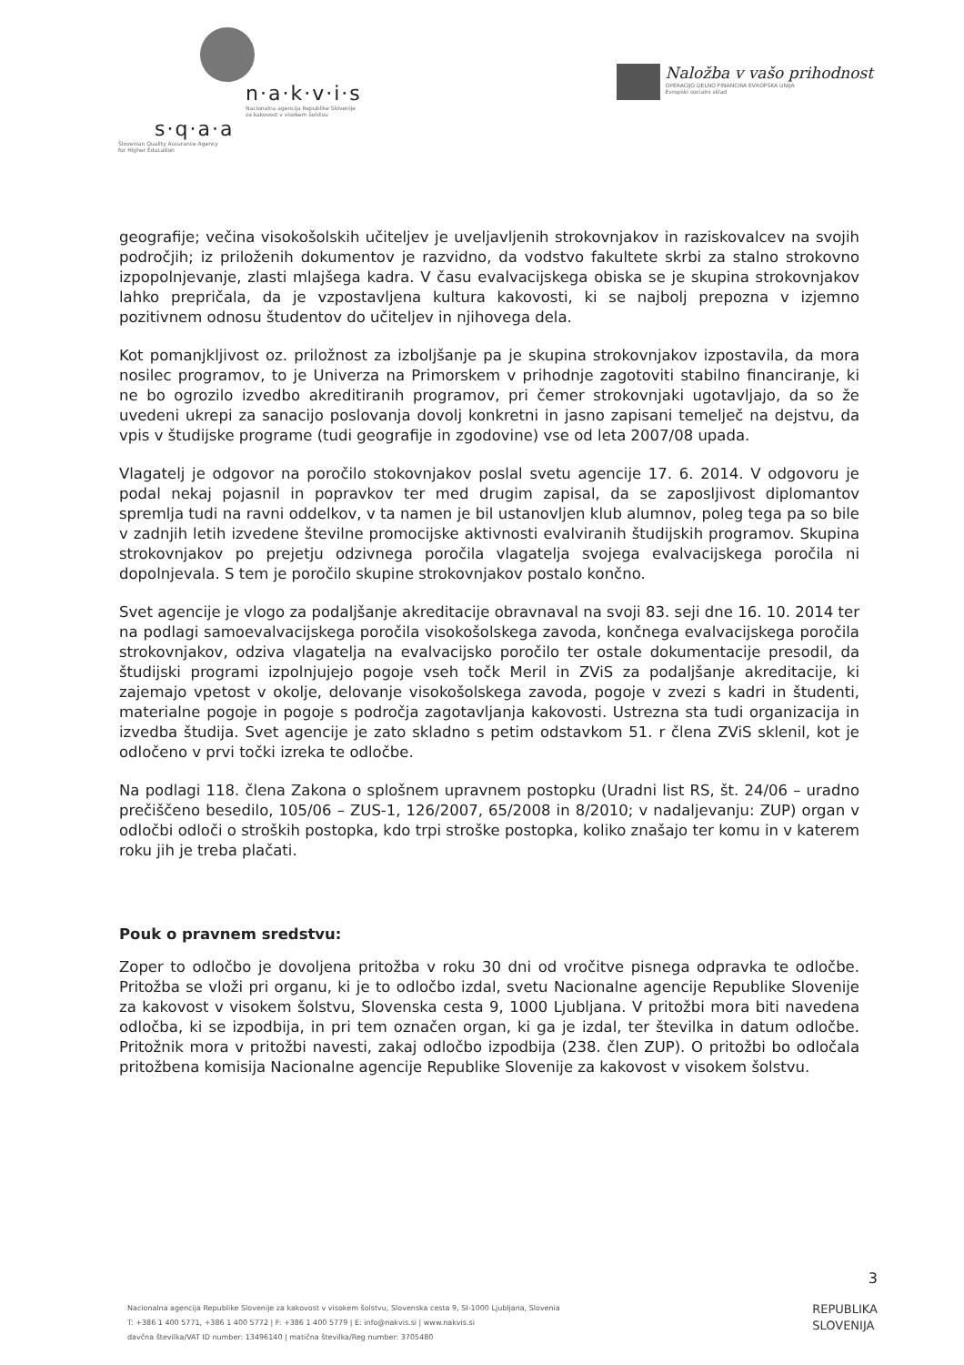n·a·k·v·i·s
Nacionalna agencija Republike Slovenije
za kakovost v visokem šolstvu
s·q·a·a
Slovenian Quality Assurance Agency
for Higher Education
Naložba v vašo prihodnost
OPERACIJO DELNO FINANCIRA EVROPSKA UNIJA
Evropski socialni sklad
geografije; večina visokošolskih učiteljev je uveljavljenih strokovnjakov in raziskovalcev na svojih področjih; iz priloženih dokumentov je razvidno, da vodstvo fakultete skrbi za stalno strokovno izpopolnjevanje, zlasti mlajšega kadra. V času evalvacijskega obiska se je skupina strokovnjakov lahko prepričala, da je vzpostavljena kultura kakovosti, ki se najbolj prepozna v izjemno pozitivnem odnosu študentov do učiteljev in njihovega dela.
Kot pomanjkljivost oz. priložnost za izboljšanje pa je skupina strokovnjakov izpostavila, da mora nosilec programov, to je Univerza na Primorskem v prihodnje zagotoviti stabilno financiranje, ki ne bo ogrozilo izvedbo akreditiranih programov, pri čemer strokovnjaki ugotavljajo, da so že uvedeni ukrepi za sanacijo poslovanja dovolj konkretni in jasno zapisani temelječ na dejstvu, da vpis v študijske programe (tudi geografije in zgodovine) vse od leta 2007/08 upada.
Vlagatelj je odgovor na poročilo stokovnjakov poslal svetu agencije 17. 6. 2014. V odgovoru je podal nekaj pojasnil in popravkov ter med drugim zapisal, da se zaposljivost diplomantov spremlja tudi na ravni oddelkov, v ta namen je bil ustanovljen klub alumnov, poleg tega pa so bile v zadnjih letih izvedene številne promocijske aktivnosti evalviranih študijskih programov. Skupina strokovnjakov po prejetju odzivnega poročila vlagatelja svojega evalvacijskega poročila ni dopolnjevala. S tem je poročilo skupine strokovnjakov postalo končno.
Svet agencije je vlogo za podaljšanje akreditacije obravnaval na svoji 83. seji dne 16. 10. 2014 ter na podlagi samoevalvacijskega poročila visokošolskega zavoda, končnega evalvacijskega poročila strokovnjakov, odziva vlagatelja na evalvacijsko poročilo ter ostale dokumentacije presodil, da študijski programi izpolnjujejo pogoje vseh točk Meril in ZViS za podaljšanje akreditacije, ki zajemajo vpetost v okolje, delovanje visokošolskega zavoda, pogoje v zvezi s kadri in študenti, materialne pogoje in pogoje s področja zagotavljanja kakovosti. Ustrezna sta tudi organizacija in izvedba študija. Svet agencije je zato skladno s petim odstavkom 51. r člena ZViS sklenil, kot je odločeno v prvi točki izreka te odločbe.
Na podlagi 118. člena Zakona o splošnem upravnem postopku (Uradni list RS, št. 24/06 – uradno prečiščeno besedilo, 105/06 – ZUS-1, 126/2007, 65/2008 in 8/2010; v nadaljevanju: ZUP) organ v odločbi odloči o stroških postopka, kdo trpi stroške postopka, koliko znašajo ter komu in v katerem roku jih je treba plačati.
Pouk o pravnem sredstvu:
Zoper to odločbo je dovoljena pritožba v roku 30 dni od vročitve pisnega odpravka te odločbe. Pritožba se vloži pri organu, ki je to odločbo izdal, svetu Nacionalne agencije Republike Slovenije za kakovost v visokem šolstvu, Slovenska cesta 9, 1000 Ljubljana. V pritožbi mora biti navedena odločba, ki se izpodbija, in pri tem označen organ, ki ga je izdal, ter številka in datum odločbe. Pritožnik mora v pritožbi navesti, zakaj odločbo izpodbija (238. člen ZUP). O pritožbi bo odločala pritožbena komisija Nacionalne agencije Republike Slovenije za kakovost v visokem šolstvu.
3
Nacionalna agencija Republike Slovenije za kakovost v visokem šolstvu, Slovenska cesta 9, SI-1000 Ljubljana, Slovenia
T: +386 1 400 5771, +386 1 400 5772 | F: +386 1 400 5779 | E: info@nakvis.si | www.nakvis.si
davčna številka/VAT ID number: 13496140 | matična številka/Reg number: 3705480
REPUBLIKA
SLOVENIJA